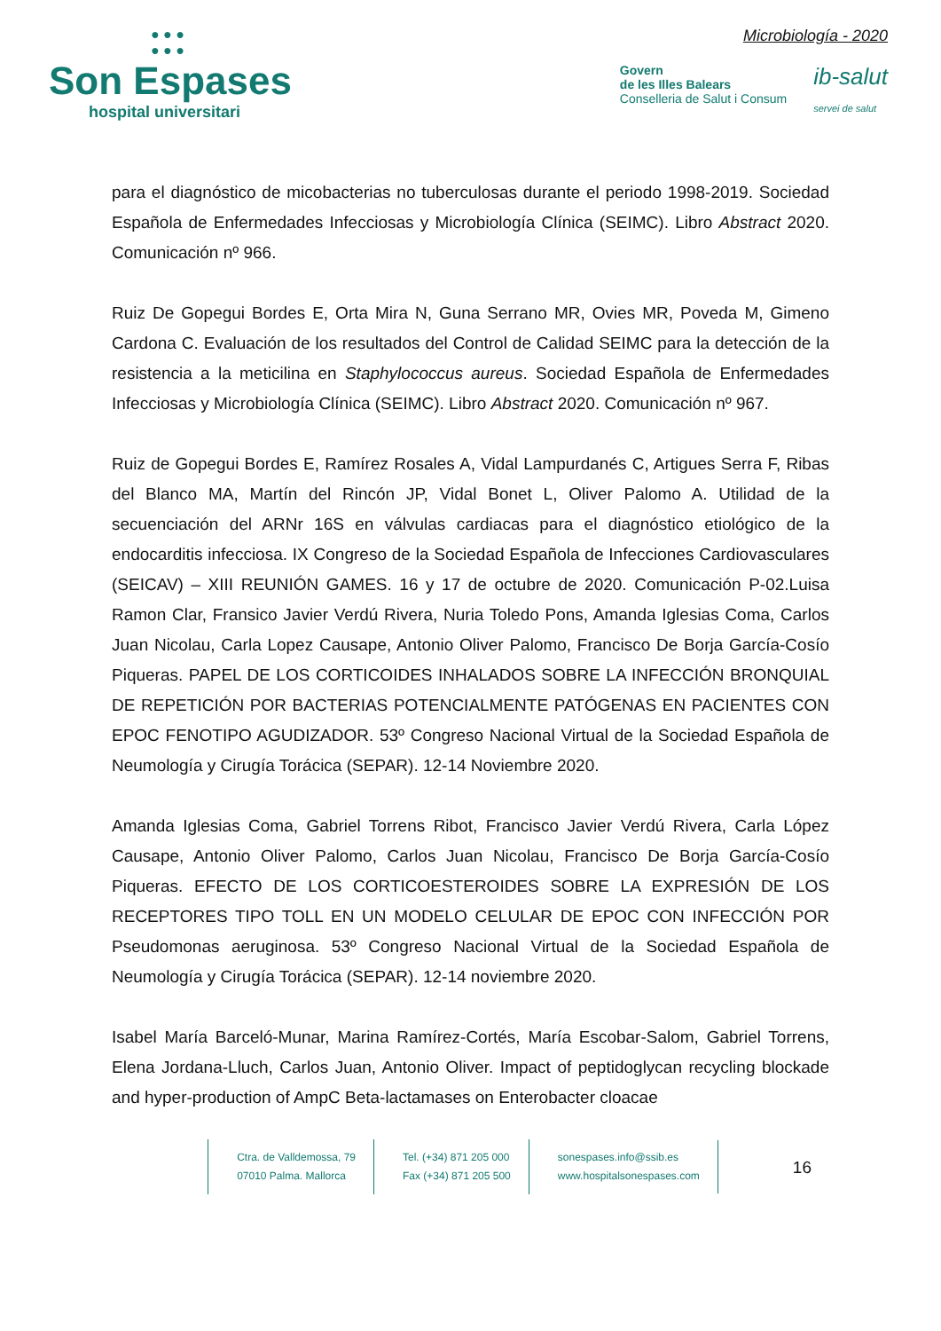● ● ●
● ● ●
Son Espases
hospital universitari
Microbiología - 2020
Govern
de les Illes Balears
Conselleria de Salut i Consum
ib-salut
servei de salut
para el diagnóstico de micobacterias no tuberculosas durante el periodo 1998-2019. Sociedad Española de Enfermedades Infecciosas y Microbiología Clínica (SEIMC). Libro Abstract 2020. Comunicación nº 966.
Ruiz De Gopegui Bordes E, Orta Mira N, Guna Serrano MR, Ovies MR, Poveda M, Gimeno Cardona C. Evaluación de los resultados del Control de Calidad SEIMC para la detección de la resistencia a la meticilina en Staphylococcus aureus. Sociedad Española de Enfermedades Infecciosas y Microbiología Clínica (SEIMC). Libro Abstract 2020. Comunicación nº 967.
Ruiz de Gopegui Bordes E, Ramírez Rosales A, Vidal Lampurdanés C, Artigues Serra F, Ribas del Blanco MA, Martín del Rincón JP, Vidal Bonet L, Oliver Palomo A. Utilidad de la secuenciación del ARNr 16S en válvulas cardiacas para el diagnóstico etiológico de la endocarditis infecciosa. IX Congreso de la Sociedad Española de Infecciones Cardiovasculares (SEICAV) – XIII REUNIÓN GAMES. 16 y 17 de octubre de 2020. Comunicación P-02.Luisa Ramon Clar, Fransico Javier Verdú Rivera, Nuria Toledo Pons, Amanda Iglesias Coma, Carlos Juan Nicolau, Carla Lopez Causape, Antonio Oliver Palomo, Francisco De Borja García-Cosío Piqueras. PAPEL DE LOS CORTICOIDES INHALADOS SOBRE LA INFECCIÓN BRONQUIAL DE REPETICIÓN POR BACTERIAS POTENCIALMENTE PATÓGENAS EN PACIENTES CON EPOC FENOTIPO AGUDIZADOR. 53º Congreso Nacional Virtual de la Sociedad Española de Neumología y Cirugía Torácica (SEPAR). 12-14 Noviembre 2020.
Amanda Iglesias Coma, Gabriel Torrens Ribot, Francisco Javier Verdú Rivera, Carla López Causape, Antonio Oliver Palomo, Carlos Juan Nicolau, Francisco De Borja García-Cosío Piqueras. EFECTO DE LOS CORTICOESTEROIDES SOBRE LA EXPRESIÓN DE LOS RECEPTORES TIPO TOLL EN UN MODELO CELULAR DE EPOC CON INFECCIÓN POR Pseudomonas aeruginosa. 53º Congreso Nacional Virtual de la Sociedad Española de Neumología y Cirugía Torácica (SEPAR). 12-14 noviembre 2020.
Isabel María Barceló-Munar, Marina Ramírez-Cortés, María Escobar-Salom, Gabriel Torrens, Elena Jordana-Lluch, Carlos Juan, Antonio Oliver. Impact of peptidoglycan recycling blockade and hyper-production of AmpC Beta-lactamases on Enterobacter cloacae
Ctra. de Valldemossa, 79
07010 Palma. Mallorca
Tel. (+34) 871 205 000
Fax (+34) 871 205 500
sonespases.info@ssib.es
www.hospitalsonespases.com
16